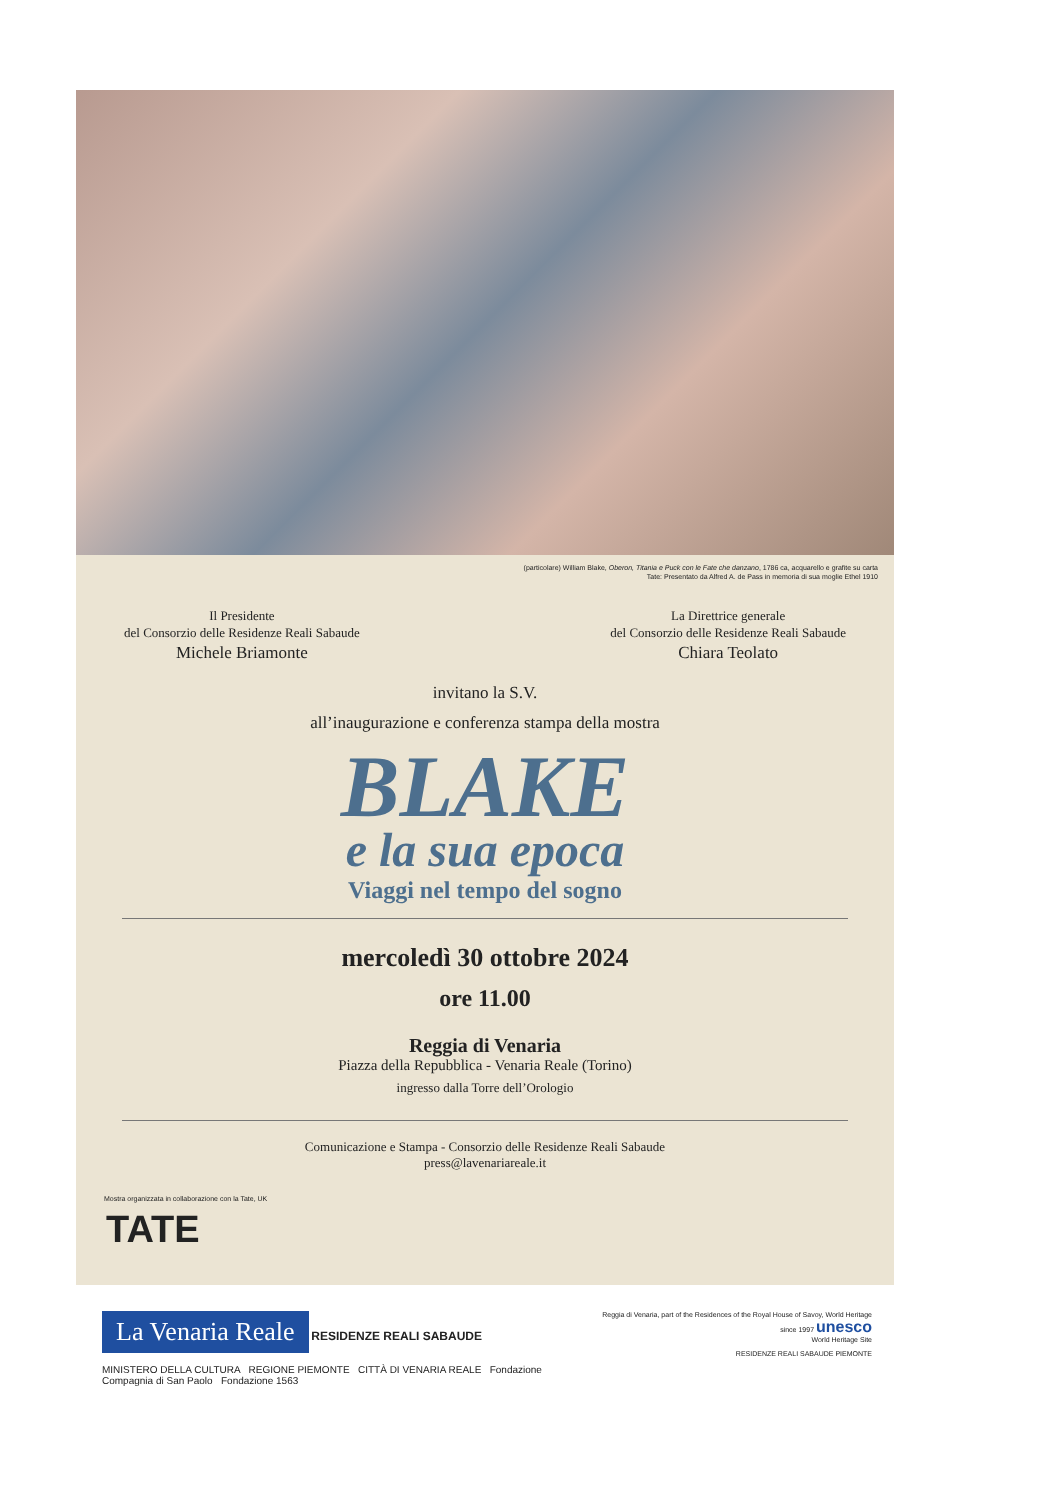(particolare) William Blake, Oberon, Titania e Puck con le Fate che danzano, 1786 ca, acquarello e grafite su carta
Tate: Presentato da Alfred A. de Pass in memoria di sua moglie Ethel 1910
Il Presidente
del Consorzio delle Residenze Reali Sabaude
Michele Briamonte
La Direttrice generale
del Consorzio delle Residenze Reali Sabaude
Chiara Teolato
invitano la S.V.
all’inaugurazione e conferenza stampa della mostra
BLAKE
e la sua epoca
Viaggi nel tempo del sogno
mercoledì 30 ottobre 2024
ore 11.00
Reggia di Venaria
Piazza della Repubblica - Venaria Reale (Torino)
ingresso dalla Torre dell’Orologio
Comunicazione e Stampa - Consorzio delle Residenze Reali Sabaude
press@lavenariareale.it
Mostra organizzata in collaborazione con la Tate, UK
TATE
La Venaria Reale RESIDENZE REALI SABAUDE
MINISTERO DELLA CULTURA REGIONE PIEMONTE CITTÀ DI VENARIA REALE Fondazione Compagnia di San Paolo Fondazione 1563
Reggia di Venaria, part of the Residences of the Royal House of Savoy, World Heritage since 1997 unesco
World Heritage Site
RESIDENZE REALI SABAUDE PIEMONTE